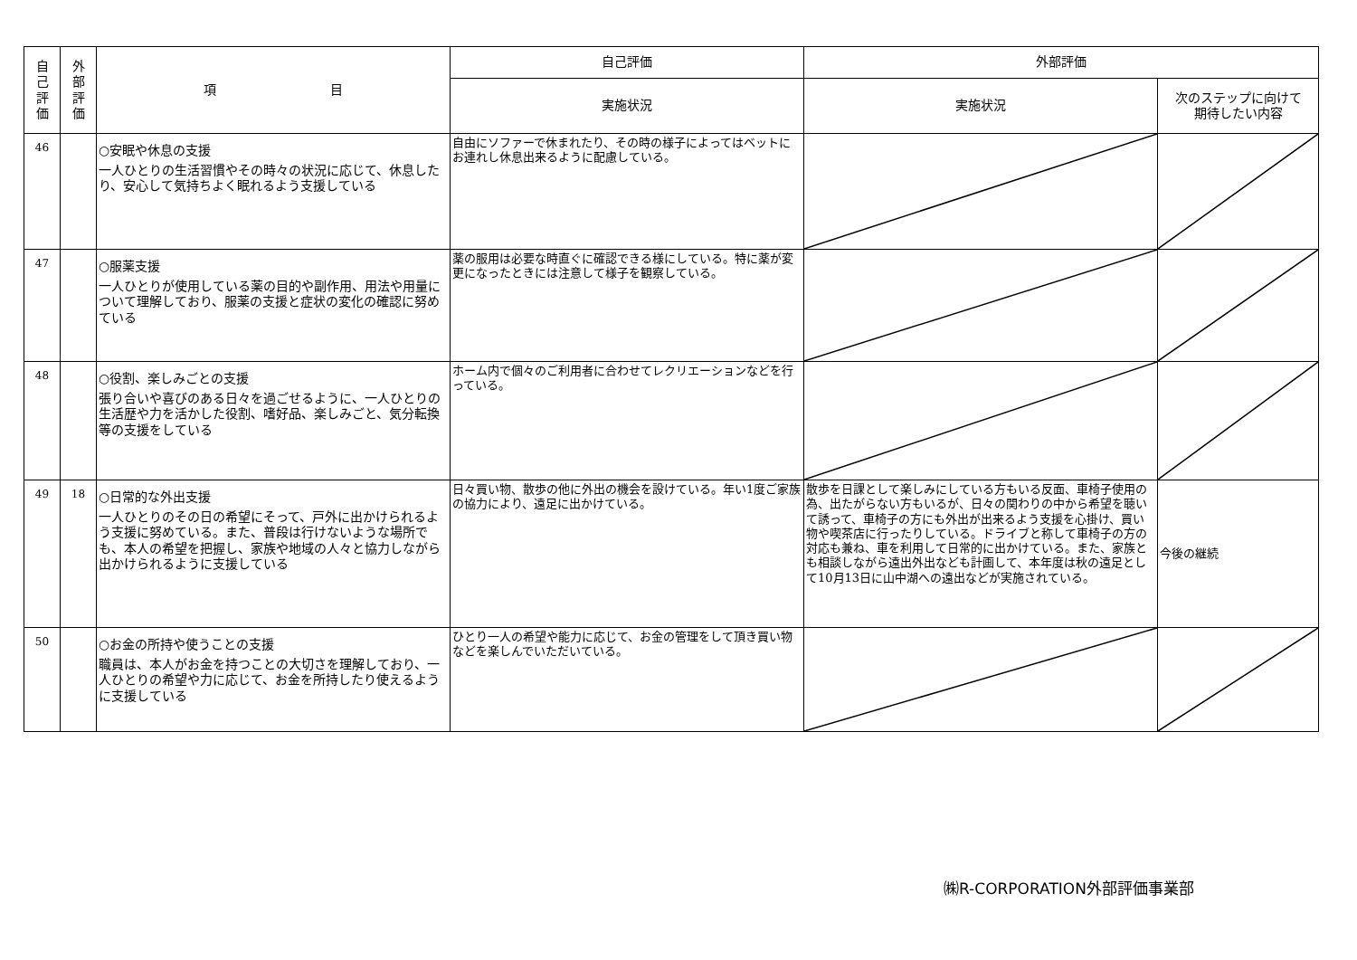| 自 己 評 価 | 外 部 評 価 | 項 目 | 自己評価 | 外部評価 | |
| --- | --- | --- | --- | --- | --- |
| | | | 実施状況 | 実施状況 | 次のステップに向けて 期待したい内容 |
| 46 | | ○安眠や休息の支援 一人ひとりの生活習慣やその時々の状況に応じて、休息したり、安心して気持ちよく眠れるよう支援している | 自由にソファーで休まれたり、その時の様子によってはベットにお連れし休息出来るように配慮している。 | | |
| 47 | | ○服薬支援 一人ひとりが使用している薬の目的や副作用、用法や用量について理解しており、服薬の支援と症状の変化の確認に努めている | 薬の服用は必要な時直ぐに確認できる様にしている。特に薬が変更になったときには注意して様子を観察している。 | | |
| 48 | | ○役割、楽しみごとの支援 張り合いや喜びのある日々を過ごせるように、一人ひとりの生活歴や力を活かした役割、嗜好品、楽しみごと、気分転換等の支援をしている | ホーム内で個々のご利用者に合わせてレクリエーションなどを行っている。 | | |
| 49 | 18 | ○日常的な外出支援 一人ひとりのその日の希望にそって、戸外に出かけられるよう支援に努めている。また、普段は行けないような場所でも、本人の希望を把握し、家族や地域の人々と協力しながら出かけられるように支援している | 日々買い物、散歩の他に外出の機会を設けている。年い1度ご家族の協力により、遠足に出かけている。 | 散歩を日課として楽しみにしている方もいる反面、車椅子使用の為、出たがらない方もいるが、日々の関わりの中から希望を聴いて誘って、車椅子の方にも外出が出来るよう支援を心掛け、買い物や喫茶店に行ったりしている。ドライブと称して車椅子の方の対応も兼ね、車を利用して日常的に出かけている。また、家族とも相談しながら遠出外出なども計画して、本年度は秋の遠足として10月13日に山中湖への遠出などが実施されている。 | 今後の継続 |
| 50 | | ○お金の所持や使うことの支援 職員は、本人がお金を持つことの大切さを理解しており、一人ひとりの希望や力に応じて、お金を所持したり使えるように支援している | ひとり一人の希望や能力に応じて、お金の管理をして頂き買い物などを楽しんでいただいている。 | | |
㈱R-CORPORATION外部評価事業部